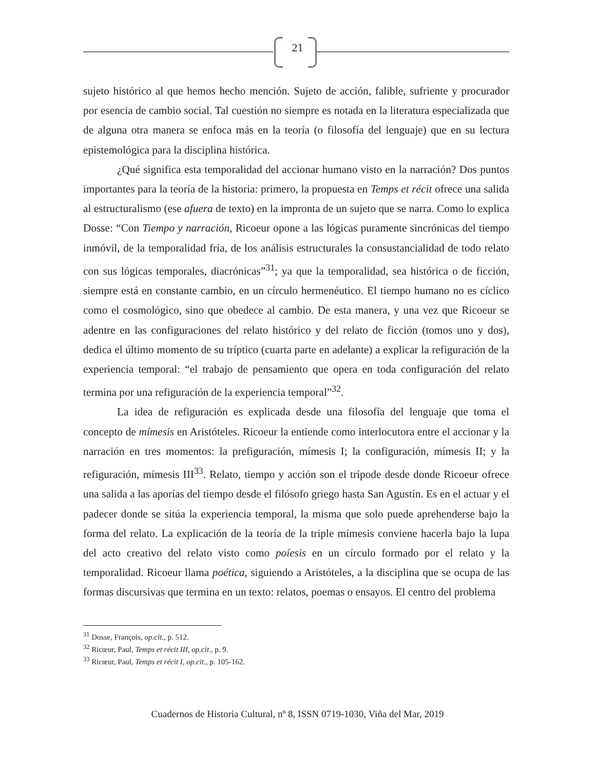21
sujeto histórico al que hemos hecho mención. Sujeto de acción, falible, sufriente y procurador por esencia de cambio social. Tal cuestión no siempre es notada en la literatura especializada que de alguna otra manera se enfoca más en la teoría (o filosofía del lenguaje) que en su lectura epistemológica para la disciplina histórica.
¿Qué significa esta temporalidad del accionar humano visto en la narración? Dos puntos importantes para la teoría de la historia: primero, la propuesta en Temps et récit ofrece una salida al estructuralismo (ese afuera de texto) en la impronta de un sujeto que se narra. Como lo explica Dosse: “Con Tiempo y narración, Ricoeur opone a las lógicas puramente sincrónicas del tiempo inmóvil, de la temporalidad fría, de los análisis estructurales la consustancialidad de todo relato con sus lógicas temporales, diacrónicas”<sup>31</sup>; ya que la temporalidad, sea histórica o de ficción, siempre está en constante cambio, en un círculo hermenéutico. El tiempo humano no es cíclico como el cosmológico, sino que obedece al cambio. De esta manera, y una vez que Ricoeur se adentre en las configuraciones del relato histórico y del relato de ficción (tomos uno y dos), dedica el último momento de su tríptico (cuarta parte en adelante) a explicar la refiguración de la experiencia temporal: “el trabajo de pensamiento que opera en toda configuración del relato termina por una refiguración de la experiencia temporal”<sup>32</sup>.
La idea de refiguración es explicada desde una filosofía del lenguaje que toma el concepto de mímesis en Aristóteles. Ricoeur la entiende como interlocutora entre el accionar y la narración en tres momentos: la prefiguración, mímesis I; la configuración, mímesis II; y la refiguración, mímesis III<sup>33</sup>. Relato, tiempo y acción son el trípode desde donde Ricoeur ofrece una salida a las aporías del tiempo desde el filósofo griego hasta San Agustín. Es en el actuar y el padecer donde se sitúa la experiencia temporal, la misma que solo puede aprehenderse bajo la forma del relato. La explicación de la teoría de la triple mímesis conviene hacerla bajo la lupa del acto creativo del relato visto como poíesis en un círculo formado por el relato y la temporalidad. Ricoeur llama poética, siguiendo a Aristóteles, a la disciplina que se ocupa de las formas discursivas que termina en un texto: relatos, poemas o ensayos. El centro del problema
<sup>31</sup> Dosse, François, op.cit., p. 512.
<sup>32</sup> Ricœur, Paul, Temps et récit III, op.cit., p. 9.
<sup>33</sup> Ricœur, Paul, Temps et récit I, op.cit., p. 105-162.
Cuadernos de Historia Cultural, nº 8, ISSN 0719-1030, Viña del Mar, 2019